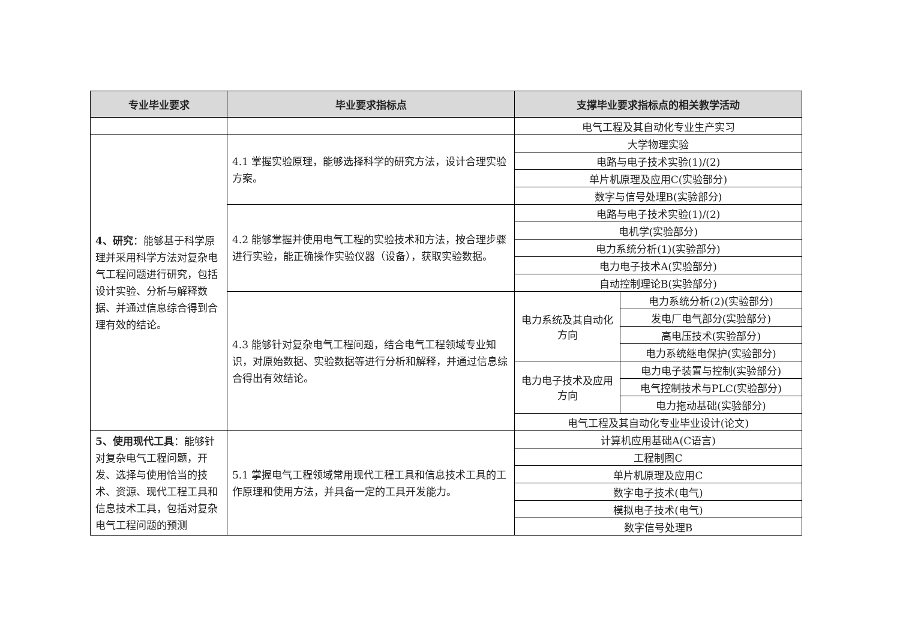| 专业毕业要求 | 毕业要求指标点 | 支撑毕业要求指标点的相关教学活动 | |
| --- | --- | --- | --- |
| | | 电气工程及其自动化专业生产实习 | |
| 4、研究 ：能够基于科学原理并采用科学方法对复杂电气工程问题进行研究，包括设计实验、分析与解释数据、并通过信息综合得到合理有效的结论。 | 4.1 掌握实验原理，能够选择科学的研究方法，设计合理实验方案。 | 大学物理实验 | |
| | | 电路与电子技术实验(1)/(2) | |
| | | 单片机原理及应用C(实验部分) | |
| | | 数字与信号处理B(实验部分) | |
| | 4.2 能够掌握并使用电气工程的实验技术和方法，按合理步骤进行实验，能正确操作实验仪器（设备），获取实验数据。 | 电路与电子技术实验(1)/(2) | |
| | | 电机学(实验部分) | |
| | | 电力系统分析(1)(实验部分) | |
| | | 电力电子技术A(实验部分) | |
| | | 自动控制理论B(实验部分) | |
| | 4.3 能够针对复杂电气工程问题，结合电气工程领域专业知识，对原始数据、实验数据等进行分析和解释，并通过信息综合得出有效结论。 | 电力系统及其自动化方向 | 电力系统分析(2)(实验部分) |
| | | | 发电厂电气部分(实验部分) |
| | | | 高电压技术(实验部分) |
| | | | 电力系统继电保护(实验部分) |
| | | 电力电子技术及应用方向 | 电力电子装置与控制(实验部分) |
| | | | 电气控制技术与PLC(实验部分) |
| | | | 电力拖动基础(实验部分) |
| | | 电气工程及其自动化专业毕业设计(论文) | |
| 5、使用现代工具 ：能够针对复杂电气工程问题，开发、选择与使用恰当的技术、资源、现代工程工具和信息技术工具，包括对复杂电气工程问题的预测 | 5.1 掌握电气工程领域常用现代工程工具和信息技术工具的工作原理和使用方法，并具备一定的工具开发能力。 | 计算机应用基础A(C语言) | |
| | | 工程制图C | |
| | | 单片机原理及应用C | |
| | | 数字电子技术(电气) | |
| | | 模拟电子技术(电气) | |
| | | 数字信号处理B | |